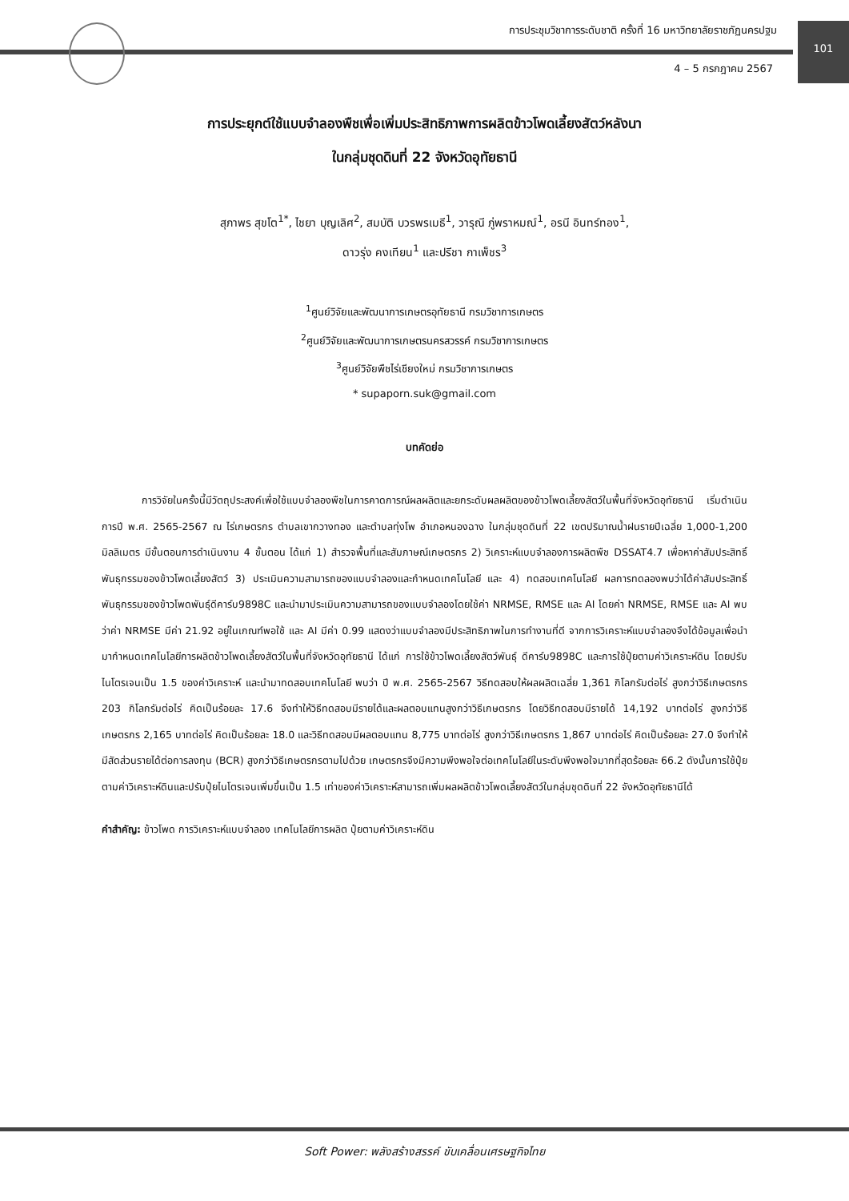การประชุมวิชาการระดับชาติ ครั้งที่ 16 มหาวิทยาลัยราชภัฏนครปฐม
101
4 – 5 กรกฎาคม 2567
การประยุกต์ใช้แบบจำลองพืชเพื่อเพิ่มประสิทธิภาพการผลิตข้าวโพดเลี้ยงสัตว์หลังนา
ในกลุ่มชุดดินที่ 22 จังหวัดอุทัยธานี
สุภาพร สุขโต<sup>1*</sup>, ไชยา บุญเลิศ<sup>2</sup>, สมบัติ บวรพรเมธี<sup>1</sup>, วารุณี ภู่พราหมณ์<sup>1</sup>, อรนี อินทร์ทอง<sup>1</sup>,
ดาวรุ่ง คงเทียน<sup>1</sup> และปรีชา กาเพ็ชร<sup>3</sup>
<sup>1</sup> ศูนย์วิจัยและพัฒนาการเกษตรอุทัยธานี กรมวิชาการเกษตร
<sup>2</sup> ศูนย์วิจัยและพัฒนาการเกษตรนครสวรรค์ กรมวิชาการเกษตร
<sup>3</sup> ศูนย์วิจัยพืชไร่เชียงใหม่ กรมวิชาการเกษตร
* supaporn.suk@gmail.com
บทคัดย่อ
การวิจัยในครั้งนี้มีวัตถุประสงค์เพื่อใช้แบบจำลองพืชในการคาดการณ์ผลผลิตและยกระดับผลผลิตของข้าวโพดเลี้ยงสัตว์ในพื้นที่จังหวัดอุทัยธานี เริ่มดำเนินการปี พ.ศ. 2565-2567 ณ ไร่เกษตรกร ตำบลเขากวางทอง และตำบลทุ่งโพ อำเภอหนองฉาง ในกลุ่มชุดดินที่ 22 เขตปริมาณน้ำฝนรายปีเฉลี่ย 1,000-1,200 มิลลิเมตร มีขั้นตอนการดำเนินงาน 4 ขั้นตอน ได้แก่ 1) สำรวจพื้นที่และสัมภาษณ์เกษตรกร 2) วิเคราะห์แบบจำลองการผลิตพืช DSSAT4.7 เพื่อหาค่าสัมประสิทธิ์พันธุกรรมของข้าวโพดเลี้ยงสัตว์ 3) ประเมินความสามารถของแบบจำลองและกำหนดเทคโนโลยี และ 4) ทดสอบเทคโนโลยี ผลการทดลองพบว่าได้ค่าสัมประสิทธิ์พันธุกรรมของข้าวโพดพันธุ์ดีคาร์บ9898C และนำมาประเมินความสามารถของแบบจำลองโดยใช้ค่า NRMSE, RMSE และ AI โดยค่า NRMSE, RMSE และ AI พบว่าค่า NRMSE มีค่า 21.92 อยู่ในเกณฑ์พอใช้ และ AI มีค่า 0.99 แสดงว่าแบบจำลองมีประสิทธิภาพในการทำงานที่ดี จากการวิเคราะห์แบบจำลองจึงได้ข้อมูลเพื่อนำมากำหนดเทคโนโลยีการผลิตข้าวโพดเลี้ยงสัตว์ในพื้นที่จังหวัดอุทัยธานี ได้แก่ การใช้ข้าวโพดเลี้ยงสัตว์พันธุ์ ดีคาร์บ9898C และการใช้ปุ๋ยตามค่าวิเคราะห์ดิน โดยปรับไนโตรเจนเป็น 1.5 ของค่าวิเคราะห์ และนำมาทดสอบเทคโนโลยี พบว่า ปี พ.ศ. 2565-2567 วิธีทดสอบให้ผลผลิตเฉลี่ย 1,361 กิโลกรัมต่อไร่ สูงกว่าวิธีเกษตรกร 203 กิโลกรัมต่อไร่ คิดเป็นร้อยละ 17.6 จึงทำให้วิธีทดสอบมีรายได้และผลตอบแทนสูงกว่าวิธีเกษตรกร โดยวิธีทดสอบมีรายได้ 14,192 บาทต่อไร่ สูงกว่าวิธีเกษตรกร 2,165 บาทต่อไร่ คิดเป็นร้อยละ 18.0 และวิธีทดสอบมีผลตอบแทน 8,775 บาทต่อไร่ สูงกว่าวิธีเกษตรกร 1,867 บาทต่อไร่ คิดเป็นร้อยละ 27.0 จึงทำให้มีสัดส่วนรายได้ต่อการลงทุน (BCR) สูงกว่าวิธีเกษตรกรตามไปด้วย เกษตรกรจึงมีความพึงพอใจต่อเทคโนโลยีในระดับพึงพอใจมากที่สุดร้อยละ 66.2 ดังนั้นการใช้ปุ๋ยตามค่าวิเคราะห์ดินและปรับปุ๋ยไนโตรเจนเพิ่มขึ้นเป็น 1.5 เท่าของค่าวิเคราะห์สามารถเพิ่มผลผลิตข้าวโพดเลี้ยงสัตว์ในกลุ่มชุดดินที่ 22 จังหวัดอุทัยธานีได้
คำสำคัญ: ข้าวโพด การวิเคราะห์แบบจำลอง เทคโนโลยีการผลิต ปุ๋ยตามค่าวิเคราะห์ดิน
Soft Power: พลังสร้างสรรค์ ขับเคลื่อนเศรษฐกิจไทย